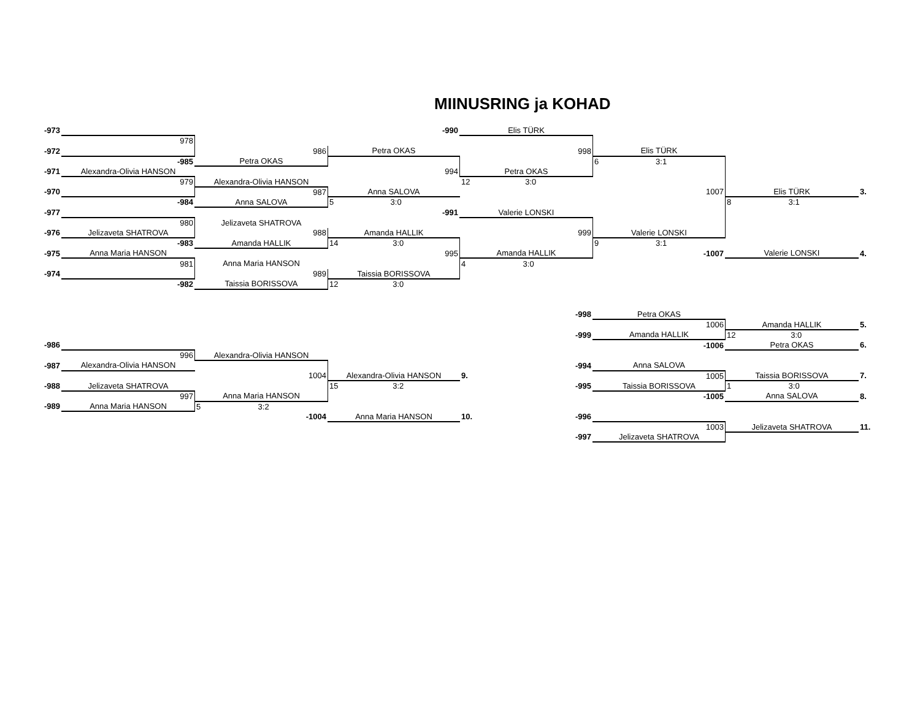MIINUSRING ja KOHAD
| -973 | | | -990 | Elis TÜRK | | | |
| | 978 | | | | | | |
| -972 | | 986 | Petra OKAS | 998 | Elis TÜRK | | |
| | -985 | Petra OKAS | | | 6 3:1 | | |
| -971 | Alexandra-Olivia HANSON | | 994 | Petra OKAS | | | |
| | 979 | Alexandra-Olivia HANSON | | 12 3:0 | | | |
| -970 | | 987 | Anna SALOVA | | 1007 | Elis TÜRK | 3. |
| | -984 | Anna SALOVA | 5 3:0 | | | 8 3:1 | |
| -977 | | | -991 | Valerie LONSKI | | | |
| | 980 | Jelizaveta SHATROVA | | | | | |
| -976 | Jelizaveta SHATROVA | 988 | Amanda HALLIK | 999 | Valerie LONSKI | | |
| | -983 | Amanda HALLIK | 14 3:0 | | 9 3:1 | | |
| -975 | Anna Maria HANSON | | 995 | Amanda HALLIK | -1007 | Valerie LONSKI | 4. |
| | 981 | Anna Maria HANSON | | 4 3:0 | | | |
| -974 | | 989 | Taissia BORISSOVA | | | | |
| | -982 | Taissia BORISSOVA | 12 3:0 | | | | |
| | | | | -998 | Petra OKAS | | |
| | | | | | 1006 | Amanda HALLIK | 5. |
| | | | | -999 | Amanda HALLIK | 12 3:0 | |
| -986 | | | | | -1006 | Petra OKAS | 6. |
| | 996 | Alexandra-Olivia HANSON | | | | | |
| -987 | Alexandra-Olivia HANSON | | | -994 | Anna SALOVA | | |
| | | 1004 | Alexandra-Olivia HANSON | 9. | 1005 | Taissia BORISSOVA | 7. |
| -988 | Jelizaveta SHATROVA | | 15 3:2 | -995 | Taissia BORISSOVA | 1 3:0 | |
| | 997 | Anna Maria HANSON | | | -1005 | Anna SALOVA | 8. |
| -989 | Anna Maria HANSON | 5 3:2 | | | | | |
| | | -1004 | Anna Maria HANSON | 10. -996 | | | |
| | | | | | 1003 | Jelizaveta SHATROVA | 11. |
| | | | | -997 | Jelizaveta SHATROVA | | |